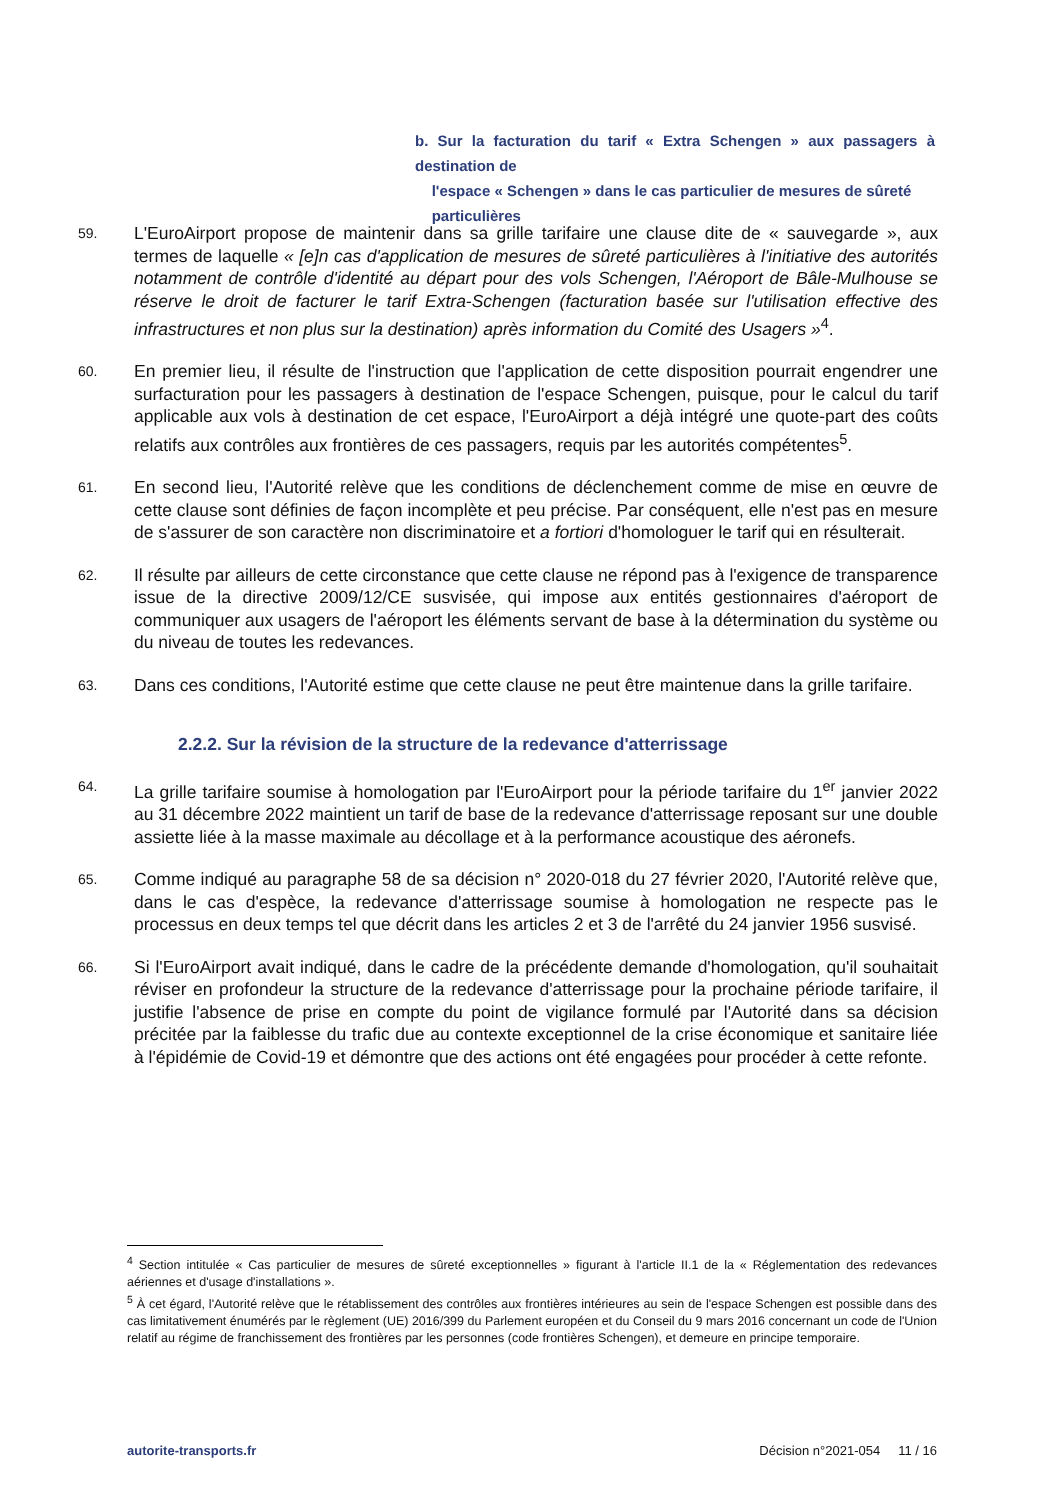b. Sur la facturation du tarif « Extra Schengen » aux passagers à destination de
l'espace « Schengen » dans le cas particulier de mesures de sûreté
particulières
59.
L'EuroAirport propose de maintenir dans sa grille tarifaire une clause dite de « sauvegarde », aux termes de laquelle « [e]n cas d'application de mesures de sûreté particulières à l'initiative des autorités notamment de contrôle d'identité au départ pour des vols Schengen, l'Aéroport de Bâle-Mulhouse se réserve le droit de facturer le tarif Extra-Schengen (facturation basée sur l'utilisation effective des infrastructures et non plus sur la destination) après information du Comité des Usagers »<sup>4</sup>.
60.
En premier lieu, il résulte de l'instruction que l'application de cette disposition pourrait engendrer une surfacturation pour les passagers à destination de l'espace Schengen, puisque, pour le calcul du tarif applicable aux vols à destination de cet espace, l'EuroAirport a déjà intégré une quote-part des coûts relatifs aux contrôles aux frontières de ces passagers, requis par les autorités compétentes<sup>5</sup>.
61.
En second lieu, l'Autorité relève que les conditions de déclenchement comme de mise en œuvre de cette clause sont définies de façon incomplète et peu précise. Par conséquent, elle n'est pas en mesure de s'assurer de son caractère non discriminatoire et a fortiori d'homologuer le tarif qui en résulterait.
62.
Il résulte par ailleurs de cette circonstance que cette clause ne répond pas à l'exigence de transparence issue de la directive 2009/12/CE susvisée, qui impose aux entités gestionnaires d'aéroport de communiquer aux usagers de l'aéroport les éléments servant de base à la détermination du système ou du niveau de toutes les redevances.
63.
Dans ces conditions, l'Autorité estime que cette clause ne peut être maintenue dans la grille tarifaire.
2.2.2. Sur la révision de la structure de la redevance d'atterrissage
64.
La grille tarifaire soumise à homologation par l'EuroAirport pour la période tarifaire du 1<sup>er</sup> janvier 2022 au 31 décembre 2022 maintient un tarif de base de la redevance d'atterrissage reposant sur une double assiette liée à la masse maximale au décollage et à la performance acoustique des aéronefs.
65.
Comme indiqué au paragraphe 58 de sa décision n° 2020-018 du 27 février 2020, l'Autorité relève que, dans le cas d'espèce, la redevance d'atterrissage soumise à homologation ne respecte pas le processus en deux temps tel que décrit dans les articles 2 et 3 de l'arrêté du 24 janvier 1956 susvisé.
66.
Si l'EuroAirport avait indiqué, dans le cadre de la précédente demande d'homologation, qu'il souhaitait réviser en profondeur la structure de la redevance d'atterrissage pour la prochaine période tarifaire, il justifie l'absence de prise en compte du point de vigilance formulé par l'Autorité dans sa décision précitée par la faiblesse du trafic due au contexte exceptionnel de la crise économique et sanitaire liée à l'épidémie de Covid-19 et démontre que des actions ont été engagées pour procéder à cette refonte.
<sup>4</sup> Section intitulée « Cas particulier de mesures de sûreté exceptionnelles » figurant à l'article II.1 de la « Réglementation des redevances aériennes et d'usage d'installations ».
<sup>5</sup> À cet égard, l'Autorité relève que le rétablissement des contrôles aux frontières intérieures au sein de l'espace Schengen est possible dans des cas limitativement énumérés par le règlement (UE) 2016/399 du Parlement européen et du Conseil du 9 mars 2016 concernant un code de l'Union relatif au régime de franchissement des frontières par les personnes (code frontières Schengen), et demeure en principe temporaire.
autorite-transports.fr Décision n°2021-054 11 / 16